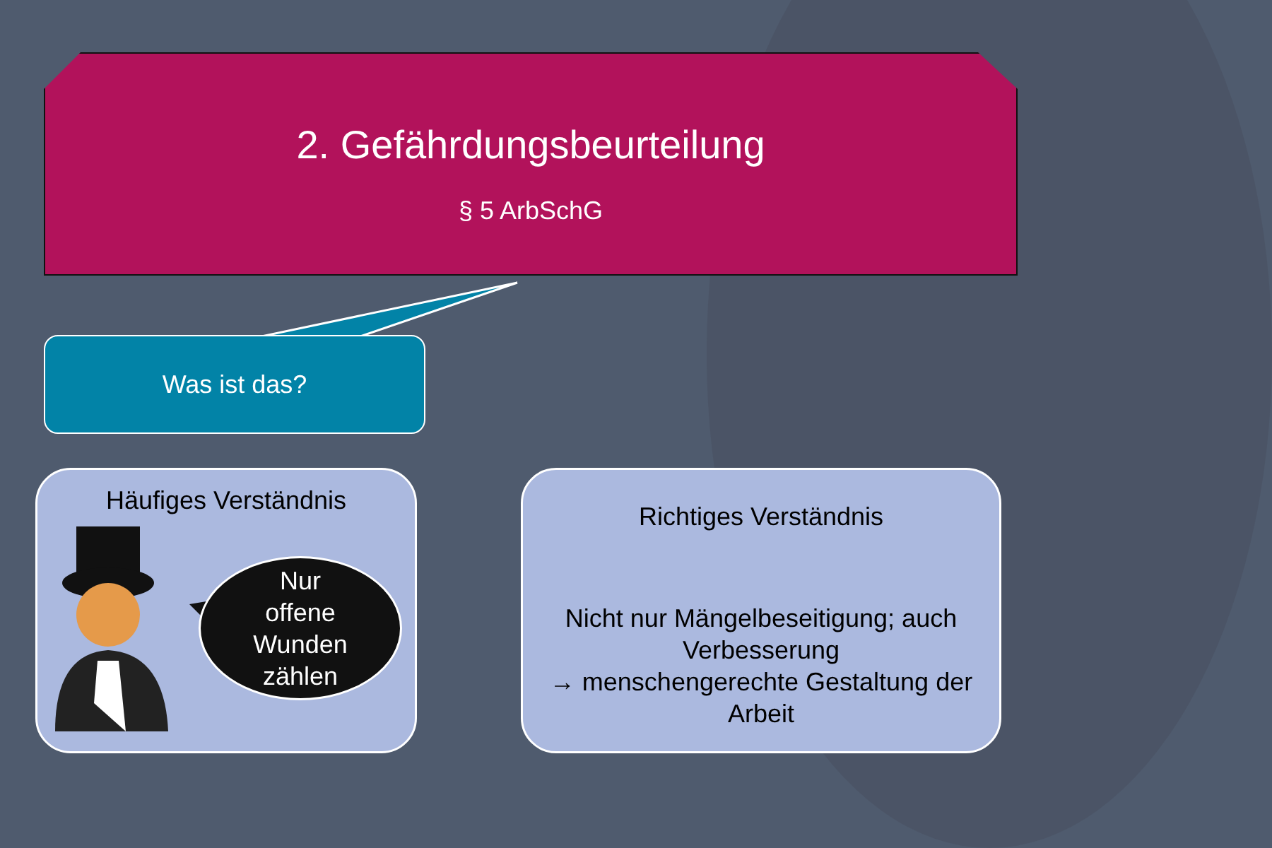2. Gefährdungsbeurteilung
§ 5 ArbSchG
Was ist das?
Häufiges Verständnis
Nur
offene
Wunden
zählen
Richtiges Verständnis
Nicht nur Mängelbeseitigung; auch Verbesserung
→ menschengerechte Gestaltung der Arbeit